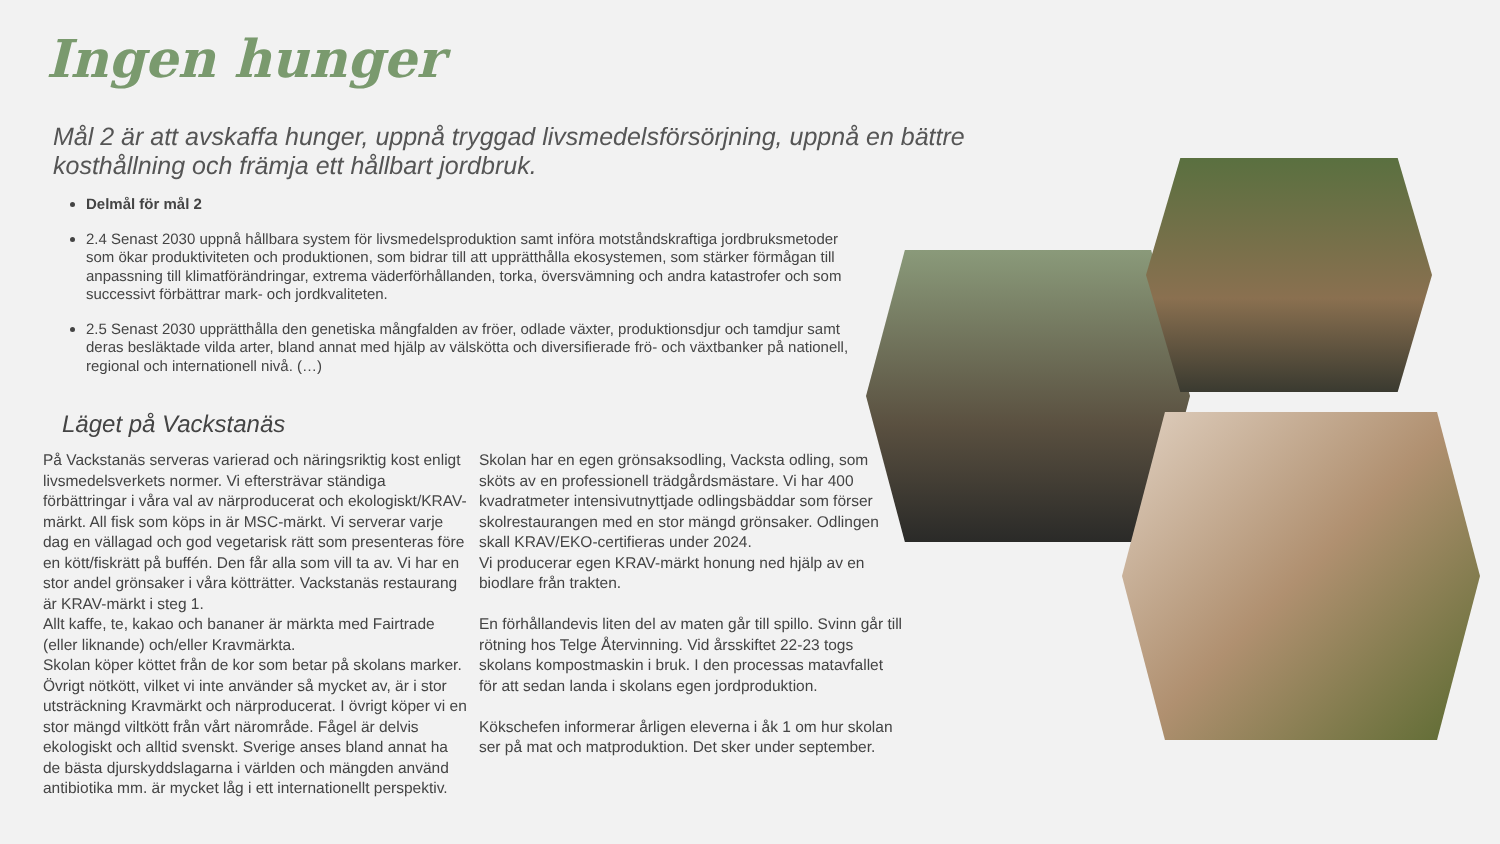Ingen hunger
Mål 2 är att avskaffa hunger, uppnå tryggad livsmedelsförsörjning, uppnå en bättre kosthållning och främja ett hållbart jordbruk.
Delmål för mål 2
2.4 Senast 2030 uppnå hållbara system för livsmedelsproduktion samt införa motståndskraftiga jordbruksmetoder som ökar produktiviteten och produktionen, som bidrar till att upprätthålla ekosystemen, som stärker förmågan till anpassning till klimatförändringar, extrema väderförhållanden, torka, översvämning och andra katastrofer och som successivt förbättrar mark- och jordkvaliteten.
2.5 Senast 2030 upprätthålla den genetiska mångfalden av fröer, odlade växter, produktionsdjur och tamdjur samt deras besläktade vilda arter, bland annat med hjälp av välskötta och diversifierade frö- och växtbanker på nationell, regional och internationell nivå. (…)
Läget på Vackstanäs
På Vackstanäs serveras varierad och näringsriktig kost enligt livsmedelsverkets normer. Vi eftersträvar ständiga förbättringar i våra val av närproducerat och ekologiskt/KRAV-märkt. All fisk som köps in är MSC-märkt. Vi serverar varje dag en vällagad och god vegetarisk rätt som presenteras före en kött/fiskrätt på buffén. Den får alla som vill ta av. Vi har en stor andel grönsaker i våra kötträtter. Vackstanäs restaurang är KRAV-märkt i steg 1.
Allt kaffe, te, kakao och bananer är märkta med Fairtrade (eller liknande) och/eller Kravmärkta.
Skolan köper köttet från de kor som betar på skolans marker. Övrigt nötkött, vilket vi inte använder så mycket av, är i stor utsträckning Kravmärkt och närproducerat. I övrigt köper vi en stor mängd viltkött från vårt närområde. Fågel är delvis ekologiskt och alltid svenskt. Sverige anses bland annat ha de bästa djurskyddslagarna i världen och mängden använd antibiotika mm. är mycket låg i ett internationellt perspektiv.
Skolan har en egen grönsaksodling, Vacksta odling, som sköts av en professionell trädgårdsmästare. Vi har 400 kvadratmeter intensivutnyttjade odlingsbäddar som förser skolrestaurangen med en stor mängd grönsaker. Odlingen skall KRAV/EKO-certifieras under 2024.
Vi producerar egen KRAV-märkt honung ned hjälp av en biodlare från trakten.
En förhållandevis liten del av maten går till spillo. Svinn går till rötning hos Telge Återvinning. Vid årsskiftet 22-23 togs skolans kompostmaskin i bruk. I den processas matavfallet för att sedan landa i skolans egen jordproduktion.
Kökschefen informerar årligen eleverna i åk 1 om hur skolan ser på mat och matproduktion. Det sker under september.